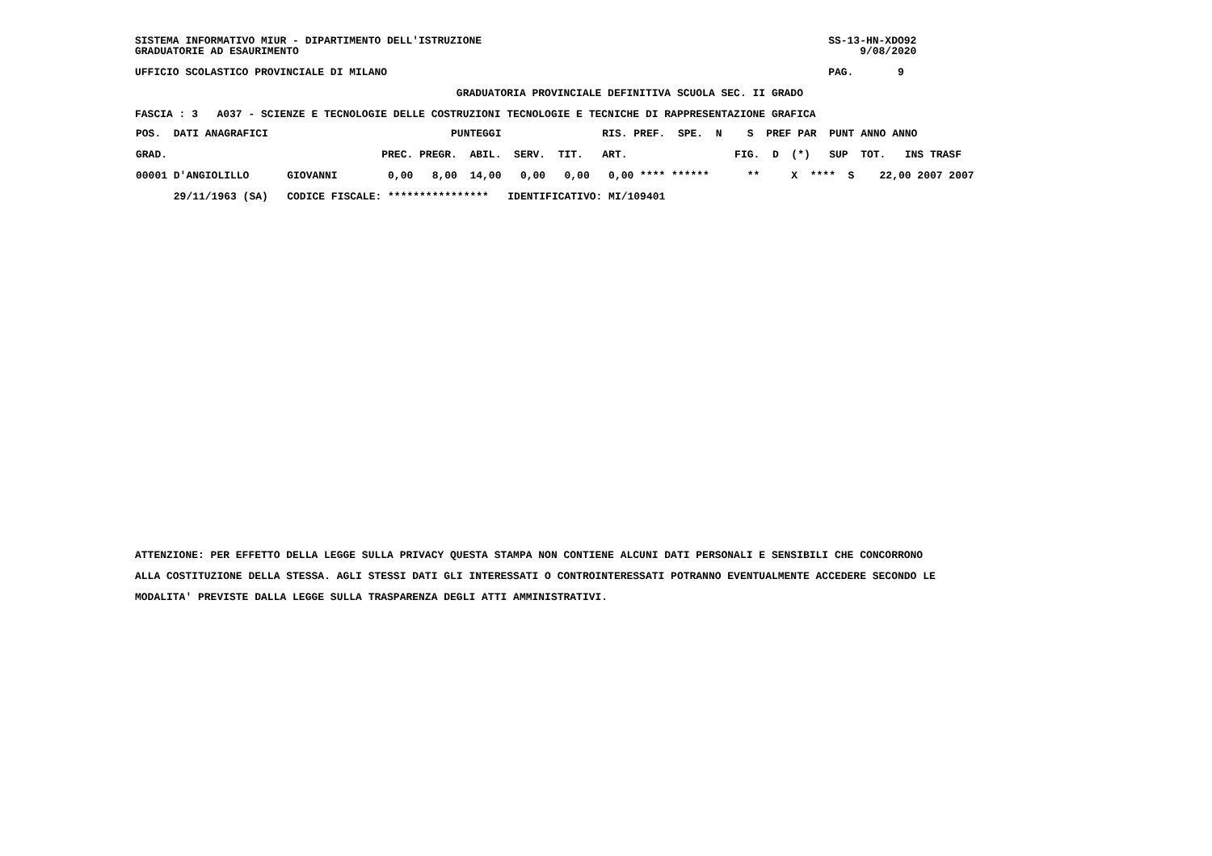SISTEMA INFORMATIVO MIUR - DIPARTIMENTO DELL'ISTRUZIONE                                                       SS-13-HN-XDO92
GRADUATORIE AD ESAURIMENTO                                                                                         9/08/2020

UFFICIO SCOLASTICO PROVINCIALE DI MILANO                                                                      PAG.       9

                                                   GRADUATORIA PROVINCIALE DEFINITIVA SCUOLA SEC. II GRADO

FASCIA : 3   A037 - SCIENZE E TECNOLOGIE DELLE COSTRUZIONI TECNOLOGIE E TECNICHE DI RAPPRESENTAZIONE GRAFICA
| POS. DATI ANAGRAFICI PUNTEGGI RIS. PREF. SPE. N S PREF PAR PUNT ANNO ANNO GRAD. PREC. PREGR. ABIL. SERV. TIT. ART. FIG. D (*) SUP TOT. INS TRASF 00001 D'ANGIOLILLO GIOVANNI 0,00 8,00 14,00 0,00 0,00 0,00 **** ****** ** X **** S 22,00 2007 2007 29/11/1963 (SA) CODICE FISCALE: **************** IDENTIFICATIVO: MI/109401 |
ATTENZIONE: PER EFFETTO DELLA LEGGE SULLA PRIVACY QUESTA STAMPA NON CONTIENE ALCUNI DATI PERSONALI E SENSIBILI CHE CONCORRONO

ALLA COSTITUZIONE DELLA STESSA. AGLI STESSI DATI GLI INTERESSATI O CONTROINTERESSATI POTRANNO EVENTUALMENTE ACCEDERE SECONDO LE

MODALITA' PREVISTE DALLA LEGGE SULLA TRASPARENZA DEGLI ATTI AMMINISTRATIVI.